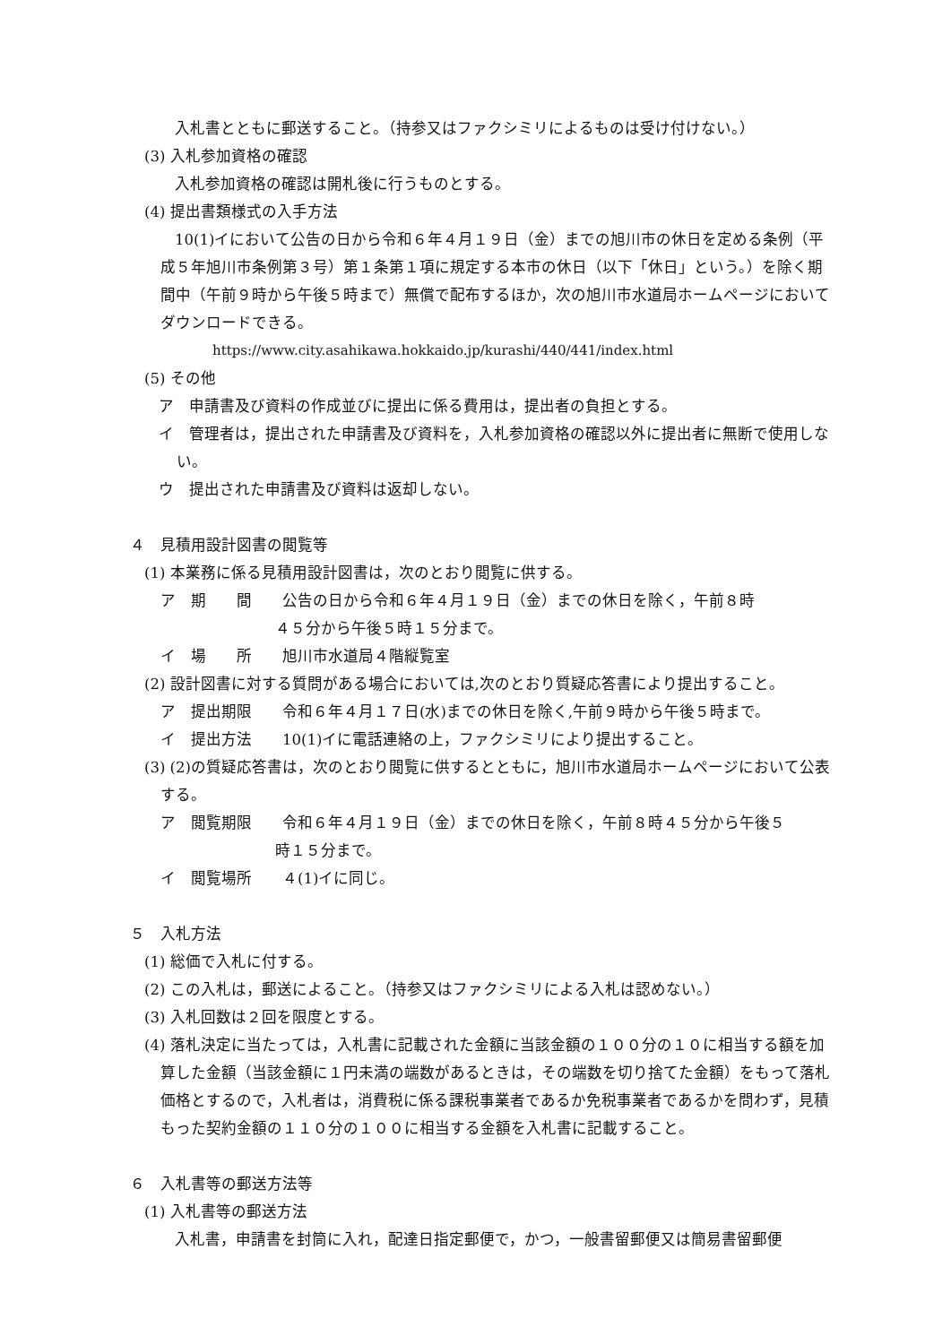入札書とともに郵送すること。（持参又はファクシミリによるものは受け付けない。）
(3) 入札参加資格の確認
入札参加資格の確認は開札後に行うものとする。
(4) 提出書類様式の入手方法
10(1)イにおいて公告の日から令和６年４月１９日（金）までの旭川市の休日を定める条例（平成５年旭川市条例第３号）第１条第１項に規定する本市の休日（以下「休日」という。）を除く期間中（午前９時から午後５時まで）無償で配布するほか，次の旭川市水道局ホームページにおいてダウンロードできる。
https://www.city.asahikawa.hokkaido.jp/kurashi/440/441/index.html
(5) その他
ア　申請書及び資料の作成並びに提出に係る費用は，提出者の負担とする。
イ　管理者は，提出された申請書及び資料を，入札参加資格の確認以外に提出者に無断で使用しない。
ウ　提出された申請書及び資料は返却しない。
４　見積用設計図書の閲覧等
(1) 本業務に係る見積用設計図書は，次のとおり閲覧に供する。
ア　期　　間　　公告の日から令和６年４月１９日（金）までの休日を除く，午前８時
４５分から午後５時１５分まで。
イ　場　　所　　旭川市水道局４階縦覧室
(2) 設計図書に対する質問がある場合においては,次のとおり質疑応答書により提出すること。
ア　提出期限　　令和６年４月１７日(水)までの休日を除く,午前９時から午後５時まで。
イ　提出方法　　10(1)イに電話連絡の上，ファクシミリにより提出すること。
(3) (2)の質疑応答書は，次のとおり閲覧に供するとともに，旭川市水道局ホームページにおいて公表する。
ア　閲覧期限　　令和６年４月１９日（金）までの休日を除く，午前８時４５分から午後５
時１５分まで。
イ　閲覧場所　　４(1)イに同じ。
５　入札方法
(1) 総価で入札に付する。
(2) この入札は，郵送によること。（持参又はファクシミリによる入札は認めない。）
(3) 入札回数は２回を限度とする。
(4) 落札決定に当たっては，入札書に記載された金額に当該金額の１００分の１０に相当する額を加算した金額（当該金額に１円未満の端数があるときは，その端数を切り捨てた金額）をもって落札価格とするので，入札者は，消費税に係る課税事業者であるか免税事業者であるかを問わず，見積もった契約金額の１１０分の１００に相当する金額を入札書に記載すること。
６　入札書等の郵送方法等
(1) 入札書等の郵送方法
入札書，申請書を封筒に入れ，配達日指定郵便で，かつ，一般書留郵便又は簡易書留郵便